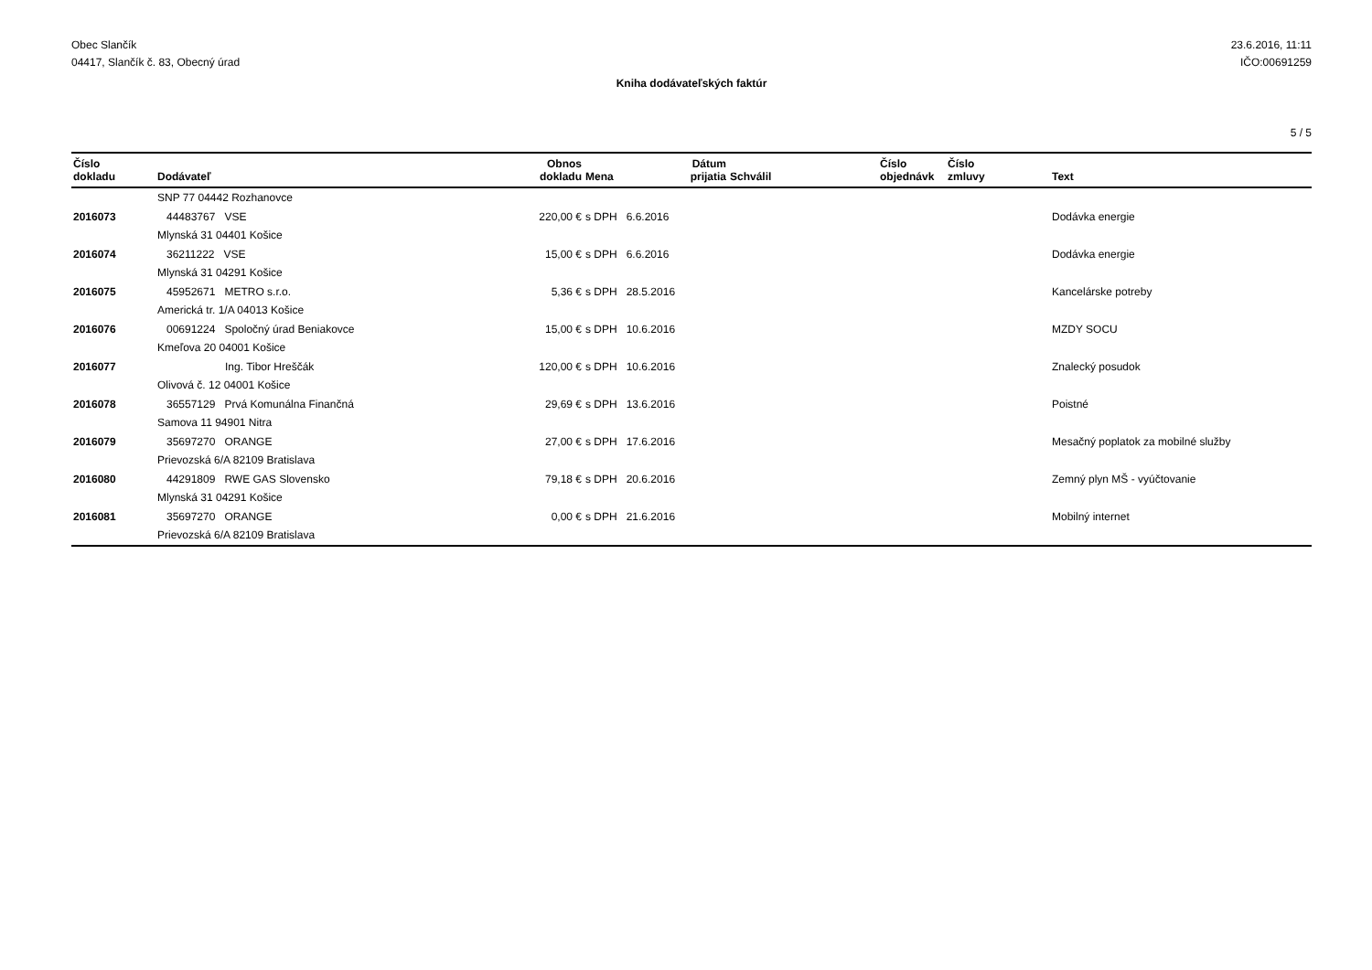Obec Slančík
04417, Slančík č. 83, Obecný úrad
23.6.2016, 11:11
IČO:00691259
Kniha dodávateľských faktúr
5 / 5
| Číslo dokladu | Dodávateľ | Obnos dokladu | Mena | Dátum prijatia | Schválil | Číslo objednávk | Číslo zmluvy | Text |
| --- | --- | --- | --- | --- | --- | --- | --- | --- |
| | SNP 77 04442 Rozhanovce | | | | | | | |
| 2016073 | 44483767 VSE | 220,00 € | s DPH 6.6.2016 | | | | | Dodávka energie |
| | Mlynská 31 04401 Košice | | | | | | | |
| 2016074 | 36211222 VSE | 15,00 € | s DPH 6.6.2016 | | | | | Dodávka energie |
| | Mlynská 31 04291 Košice | | | | | | | |
| 2016075 | 45952671 METRO s.r.o. | 5,36 € | s DPH 28.5.2016 | | | | | Kancelárske potreby |
| | Americká tr. 1/A 04013 Košice | | | | | | | |
| 2016076 | 00691224 Spoločný úrad Beniakovce | 15,00 € | s DPH 10.6.2016 | | | | | MZDY SOCU |
| | Kmeľova 20 04001 Košice | | | | | | | |
| 2016077 | Ing. Tibor Hreščák | 120,00 € | s DPH 10.6.2016 | | | | | Znalecký posudok |
| | Olivová č. 12 04001 Košice | | | | | | | |
| 2016078 | 36557129 Prvá Komunálna Finančná | 29,69 € | s DPH 13.6.2016 | | | | | Poistné |
| | Samova 11 94901 Nitra | | | | | | | |
| 2016079 | 35697270 ORANGE | 27,00 € | s DPH 17.6.2016 | | | | | Mesačný poplatok za mobilné služby |
| | Prievozská 6/A 82109 Bratislava | | | | | | | |
| 2016080 | 44291809 RWE GAS Slovensko | 79,18 € | s DPH 20.6.2016 | | | | | Zemný plyn MŠ - vyúčtovanie |
| | Mlynská 31 04291 Košice | | | | | | | |
| 2016081 | 35697270 ORANGE | 0,00 € | s DPH 21.6.2016 | | | | | Mobilný internet |
| | Prievozská 6/A 82109 Bratislava | | | | | | | |